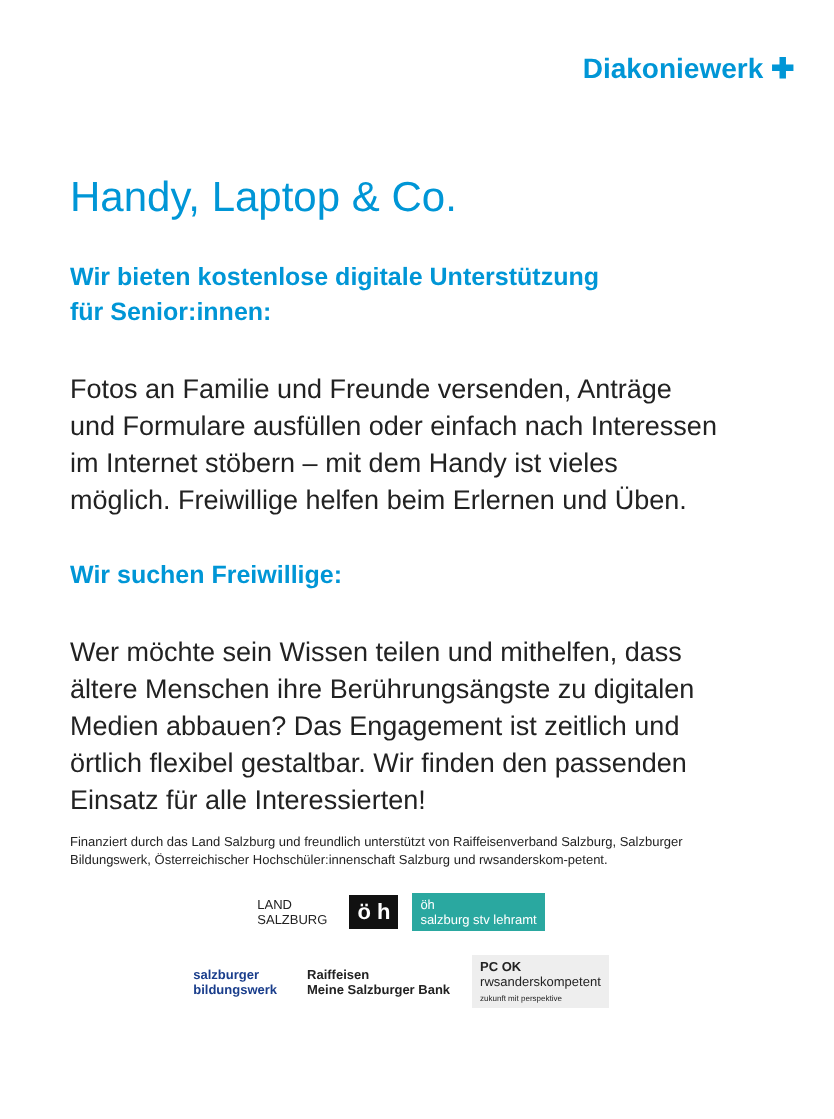Diakoniewerk ✚
Handy, Laptop & Co.
Wir bieten kostenlose digitale Unterstützung
für Senior:innen:
Fotos an Familie und Freunde versenden, Anträge und Formulare ausfüllen oder einfach nach Interessen im Internet stöbern – mit dem Handy ist vieles möglich. Freiwillige helfen beim Erlernen und Üben.
Wir suchen Freiwillige:
Wer möchte sein Wissen teilen und mithelfen, dass ältere Menschen ihre Berührungsängste zu digitalen Medien abbauen? Das Engagement ist zeitlich und örtlich flexibel gestaltbar. Wir finden den passenden Einsatz für alle Interessierten!
Finanziert durch das Land Salzburg und freundlich unterstützt von Raiffeisenverband Salzburg, Salzburger Bildungswerk, Österreichischer Hochschüler:innenschaft Salzburg und rwsanderskom-petent.
LAND
SALZBURG
ö h
öh
salzburg stv lehramt
salzburger
bildungswerk
Raiffeisen
Meine Salzburger Bank
PC OK
rwsanderskompetent
zukunft mit perspektive